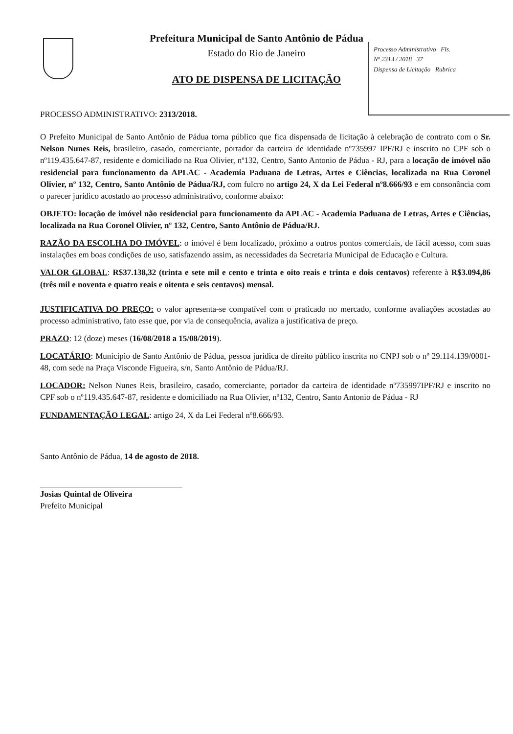Processo Administrativo Fls.
Nº 2313 / 2018 37
Dispensa de Licitação Rubrica
Prefeitura Municipal de Santo Antônio de Pádua
Estado do Rio de Janeiro
ATO DE DISPENSA DE LICITAÇÃO
PROCESSO ADMINISTRATIVO: 2313/2018.
O Prefeito Municipal de Santo Antônio de Pádua torna público que fica dispensada de licitação à celebração de contrato com o Sr. Nelson Nunes Reis, brasileiro, casado, comerciante, portador da carteira de identidade nº735997 IPF/RJ e inscrito no CPF sob o nº119.435.647-87, residente e domiciliado na Rua Olivier, nº132, Centro, Santo Antonio de Pádua - RJ, para a locação de imóvel não residencial para funcionamento da APLAC - Academia Paduana de Letras, Artes e Ciências, localizada na Rua Coronel Olivier, nº 132, Centro, Santo Antônio de Pádua/RJ, com fulcro no artigo 24, X da Lei Federal nº8.666/93 e em consonância com o parecer jurídico acostado ao processo administrativo, conforme abaixo:
OBJETO: locação de imóvel não residencial para funcionamento da APLAC - Academia Paduana de Letras, Artes e Ciências, localizada na Rua Coronel Olivier, nº 132, Centro, Santo Antônio de Pádua/RJ.
RAZÃO DA ESCOLHA DO IMÓVEL: o imóvel é bem localizado, próximo a outros pontos comerciais, de fácil acesso, com suas instalações em boas condições de uso, satisfazendo assim, as necessidades da Secretaria Municipal de Educação e Cultura.
VALOR GLOBAL: R$37.138,32 (trinta e sete mil e cento e trinta e oito reais e trinta e dois centavos) referente à R$3.094,86 (três mil e noventa e quatro reais e oitenta e seis centavos) mensal.
JUSTIFICATIVA DO PREÇO: o valor apresenta-se compatível com o praticado no mercado, conforme avaliações acostadas ao processo administrativo, fato esse que, por via de consequência, avaliza a justificativa de preço.
PRAZO: 12 (doze) meses (16/08/2018 a 15/08/2019).
LOCATÁRIO: Município de Santo Antônio de Pádua, pessoa jurídica de direito público inscrita no CNPJ sob o nº 29.114.139/0001-48, com sede na Praça Visconde Figueira, s/n, Santo Antônio de Pádua/RJ.
LOCADOR: Nelson Nunes Reis, brasileiro, casado, comerciante, portador da carteira de identidade nº735997IPF/RJ e inscrito no CPF sob o nº119.435.647-87, residente e domiciliado na Rua Olivier, nº132, Centro, Santo Antonio de Pádua - RJ
FUNDAMENTAÇÃO LEGAL: artigo 24, X da Lei Federal nº8.666/93.
Santo Antônio de Pádua, 14 de agosto de 2018.
Josias Quintal de Oliveira
Prefeito Municipal